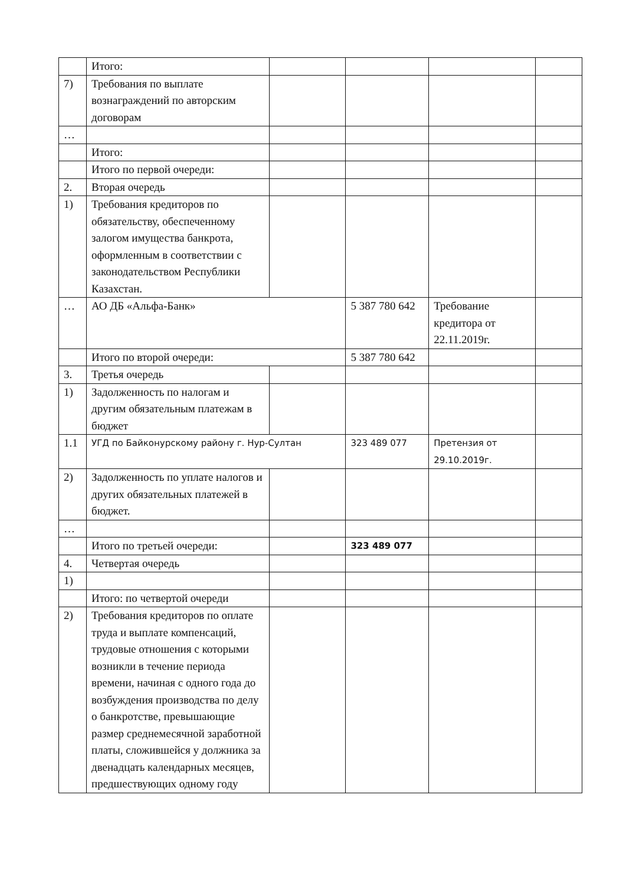| | Итого: | | | | |
| 7) | Требования по выплате вознаграждений по авторским договорам | | | | |
| … | | | | | |
| | Итого: | | | | |
| | Итого по первой очереди: | | | | |
| 2. | Вторая очередь | | | | |
| 1) | Требования кредиторов по обязательству, обеспеченному залогом имущества банкрота, оформленным в соответствии с законодательством Республики Казахстан. | | | | |
| … | АО ДБ «Альфа-Банк» | | 5 387 780 642 | Требование кредитора от 22.11.2019г. | |
| | Итого по второй очереди: | | 5 387 780 642 | | |
| 3. | Третья очередь | | | | |
| 1) | Задолженность по налогам и другим обязательным платежам в бюджет | | | | |
| 1.1 | УГД по Байконурскому району г. Нур-Султан | | 323 489 077 | Претензия от 29.10.2019г. | |
| 2) | Задолженность по уплате налогов и других обязательных платежей в бюджет. | | | | |
| … | | | | | |
| | Итого по третьей очереди: | | 323 489 077 | | |
| 4. | Четвертая очередь | | | | |
| 1) | | | | | |
| | Итого: по четвертой очереди | | | | |
| 2) | Требования кредиторов по оплате труда и выплате компенсаций, трудовые отношения с которыми возникли в течение периода времени, начиная с одного года до возбуждения производства по делу о банкротстве, превышающие размер среднемесячной заработной платы, сложившейся у должника за двенадцать календарных месяцев, предшествующих одному году | | | | |